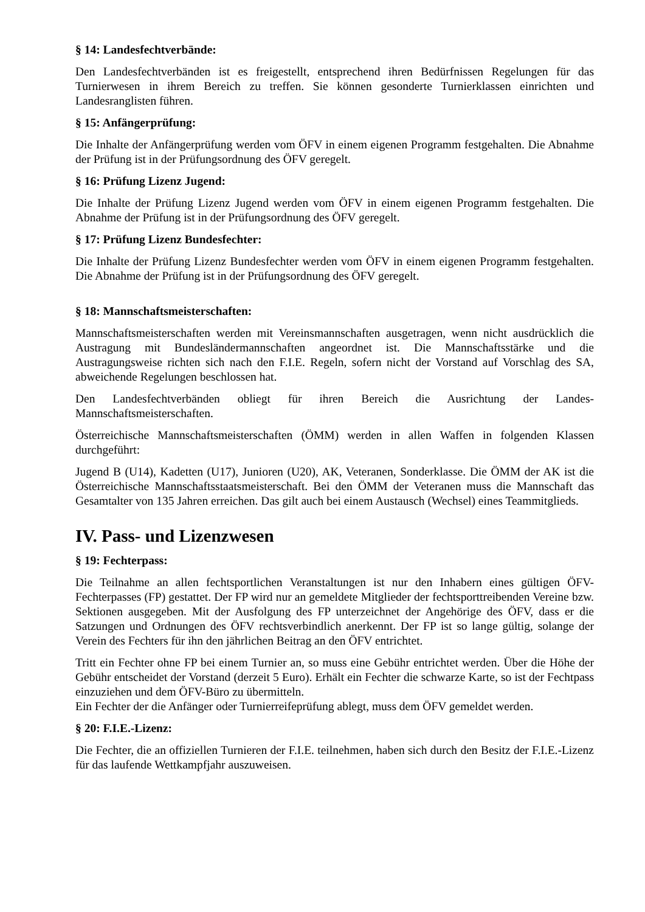§ 14: Landesfechtverbände:
Den Landesfechtverbänden ist es freigestellt, entsprechend ihren Bedürfnissen Regelungen für das Turnierwesen in ihrem Bereich zu treffen. Sie können gesonderte Turnierklassen einrichten und Landesranglisten führen.
§ 15: Anfängerprüfung:
Die Inhalte der Anfängerprüfung werden vom ÖFV in einem eigenen Programm festgehalten. Die Abnahme der Prüfung ist in der Prüfungsordnung des ÖFV geregelt.
§ 16: Prüfung Lizenz Jugend:
Die Inhalte der Prüfung Lizenz Jugend werden vom ÖFV in einem eigenen Programm festgehalten. Die Abnahme der Prüfung ist in der Prüfungsordnung des ÖFV geregelt.
§ 17: Prüfung Lizenz Bundesfechter:
Die Inhalte der Prüfung Lizenz Bundesfechter werden vom ÖFV in einem eigenen Programm festgehalten. Die Abnahme der Prüfung ist in der Prüfungsordnung des ÖFV geregelt.
§ 18: Mannschaftsmeisterschaften:
Mannschaftsmeisterschaften werden mit Vereinsmannschaften ausgetragen, wenn nicht ausdrücklich die Austragung mit Bundesländermannschaften angeordnet ist. Die Mannschaftsstärke und die Austragungsweise richten sich nach den F.I.E. Regeln, sofern nicht der Vorstand auf Vorschlag des SA, abweichende Regelungen beschlossen hat.
Den Landesfechtverbänden obliegt für ihren Bereich die Ausrichtung der Landes-Mannschaftsmeisterschaften.
Österreichische Mannschaftsmeisterschaften (ÖMM) werden in allen Waffen in folgenden Klassen durchgeführt:
Jugend B (U14), Kadetten (U17), Junioren (U20), AK, Veteranen, Sonderklasse. Die ÖMM der AK ist die Österreichische Mannschaftsstaatsmeisterschaft. Bei den ÖMM der Veteranen muss die Mannschaft das Gesamtalter von 135 Jahren erreichen. Das gilt auch bei einem Austausch (Wechsel) eines Teammitglieds.
IV. Pass- und Lizenzwesen
§ 19: Fechterpass:
Die Teilnahme an allen fechtsportlichen Veranstaltungen ist nur den Inhabern eines gültigen ÖFV-Fechterpasses (FP) gestattet. Der FP wird nur an gemeldete Mitglieder der fechtsporttreibenden Vereine bzw. Sektionen ausgegeben. Mit der Ausfolgung des FP unterzeichnet der Angehörige des ÖFV, dass er die Satzungen und Ordnungen des ÖFV rechtsverbindlich anerkennt. Der FP ist so lange gültig, solange der Verein des Fechters für ihn den jährlichen Beitrag an den ÖFV entrichtet.
Tritt ein Fechter ohne FP bei einem Turnier an, so muss eine Gebühr entrichtet werden. Über die Höhe der Gebühr entscheidet der Vorstand (derzeit 5 Euro). Erhält ein Fechter die schwarze Karte, so ist der Fechtpass einzuziehen und dem ÖFV-Büro zu übermitteln.
Ein Fechter der die Anfänger oder Turnierreifeprüfung ablegt, muss dem ÖFV gemeldet werden.
§ 20: F.I.E.-Lizenz:
Die Fechter, die an offiziellen Turnieren der F.I.E. teilnehmen, haben sich durch den Besitz der F.I.E.-Lizenz für das laufende Wettkampfjahr auszuweisen.